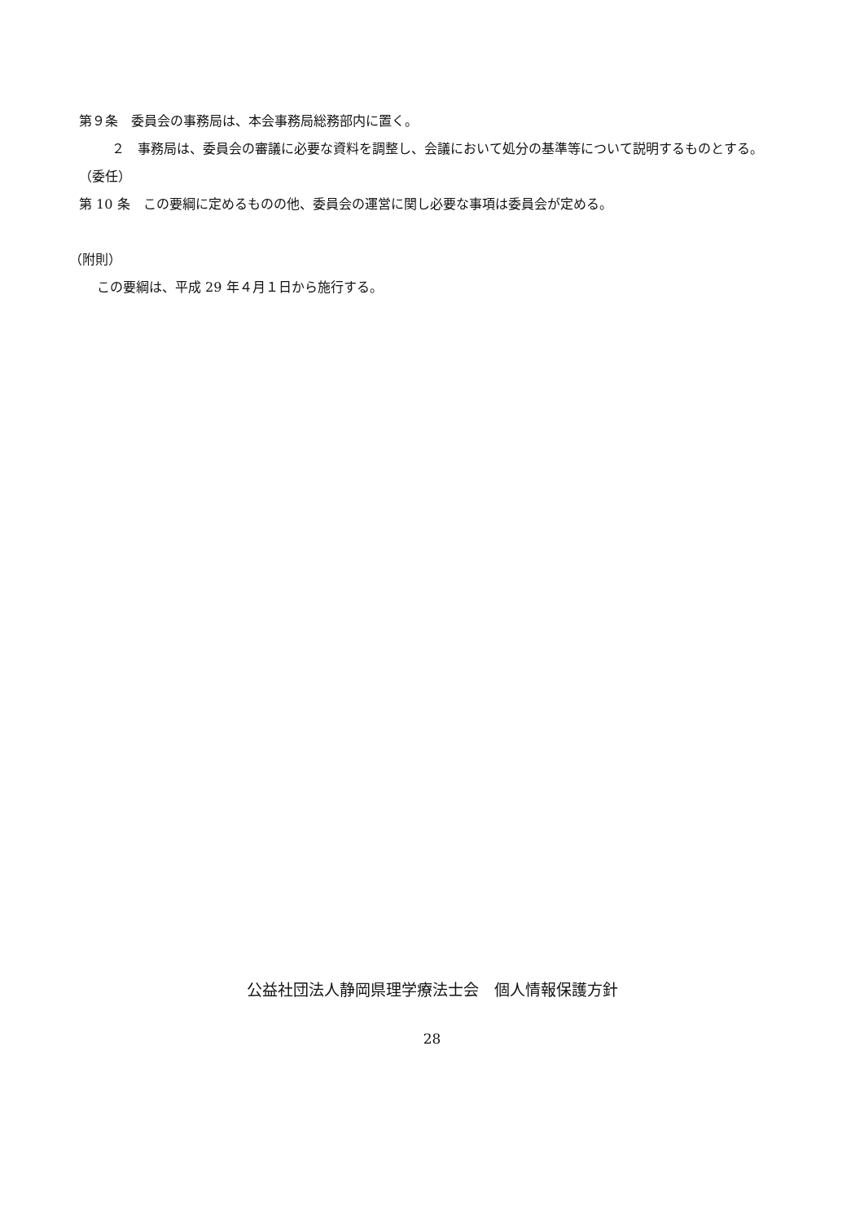第９条　委員会の事務局は、本会事務局総務部内に置く。
２　事務局は、委員会の審議に必要な資料を調整し、会議において処分の基準等について説明するものとする。
（委任）
第 10 条　この要綱に定めるものの他、委員会の運営に関し必要な事項は委員会が定める。
（附則）
この要綱は、平成 29 年４月１日から施行する。
公益社団法人静岡県理学療法士会　個人情報保護方針
28